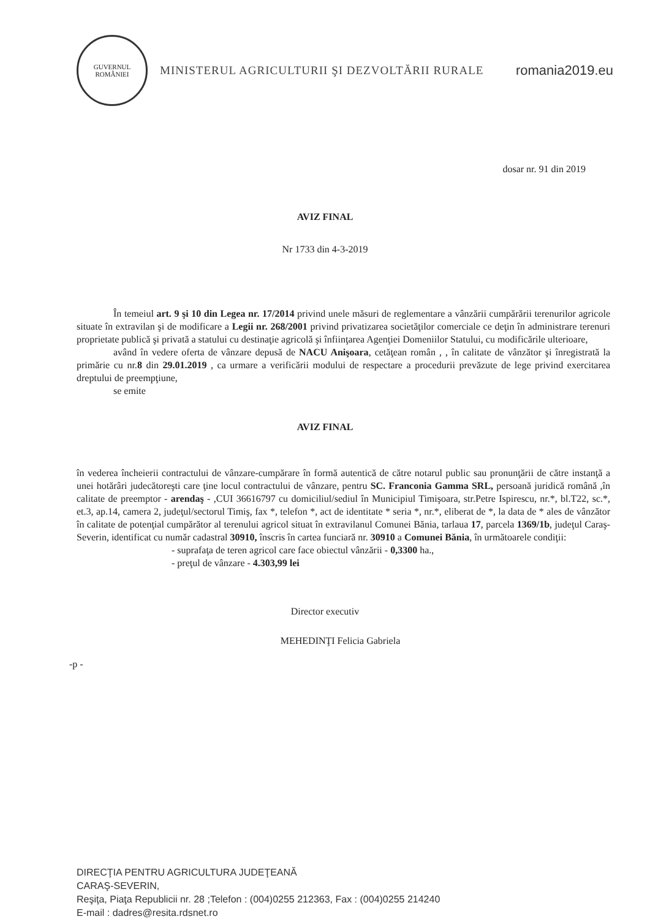GUVERNUL
ROMÂNIEI
MINISTERUL AGRICULTURII ŞI DEZVOLTĂRII RURALE
romania2019.eu
dosar nr. 91 din 2019
AVIZ FINAL
Nr 1733 din 4-3-2019
În temeiul art. 9 şi 10 din Legea nr. 17/2014 privind unele măsuri de reglementare a vânzării cumpărării terenurilor agricole situate în extravilan şi de modificare a Legii nr. 268/2001 privind privatizarea societăţilor comerciale ce deţin în administrare terenuri proprietate publică şi privată a statului cu destinaţie agricolă şi înfiinţarea Agenţiei Domeniilor Statului, cu modificările ulterioare,
având în vedere oferta de vânzare depusă de NACU Anişoara, cetăţean român , , în calitate de vânzător şi înregistrată la primărie cu nr.8 din 29.01.2019 , ca urmare a verificării modului de respectare a procedurii prevăzute de lege privind exercitarea dreptului de preempţiune,
se emite
AVIZ FINAL
în vederea încheierii contractului de vânzare-cumpărare în formă autentică de către notarul public sau pronunţării de către instanţă a unei hotărâri judecătoreşti care ţine locul contractului de vânzare, pentru SC. Franconia Gamma SRL, persoană juridică română ,în calitate de preemptor - arendaş - ,CUI 36616797 cu domiciliul/sediul în Municipiul Timişoara, str.Petre Ispirescu, nr.*, bl.T22, sc.*, et.3, ap.14, camera 2, judeţul/sectorul Timiş, fax *, telefon *, act de identitate * seria *, nr.*, eliberat de *, la data de * ales de vânzător în calitate de potenţial cumpărător al terenului agricol situat în extravilanul Comunei Bănia, tarlaua 17, parcela 1369/1b, judeţul Caraş-Severin, identificat cu număr cadastral 30910, înscris în cartea funciară nr. 30910 a Comunei Bănia, în următoarele condiţii:
- suprafaţa de teren agricol care face obiectul vânzării - 0,3300 ha.,
- preţul de vânzare - 4.303,99 lei
Director executiv
MEHEDINŢI Felicia Gabriela
-p -
DIRECŢIA PENTRU AGRICULTURA JUDEŢEANĂ
CARAŞ-SEVERIN,
Reşiţa, Piaţa Republicii nr. 28 ;Telefon : (004)0255 212363, Fax : (004)0255 214240
E-mail : dadres@resita.rdsnet.ro